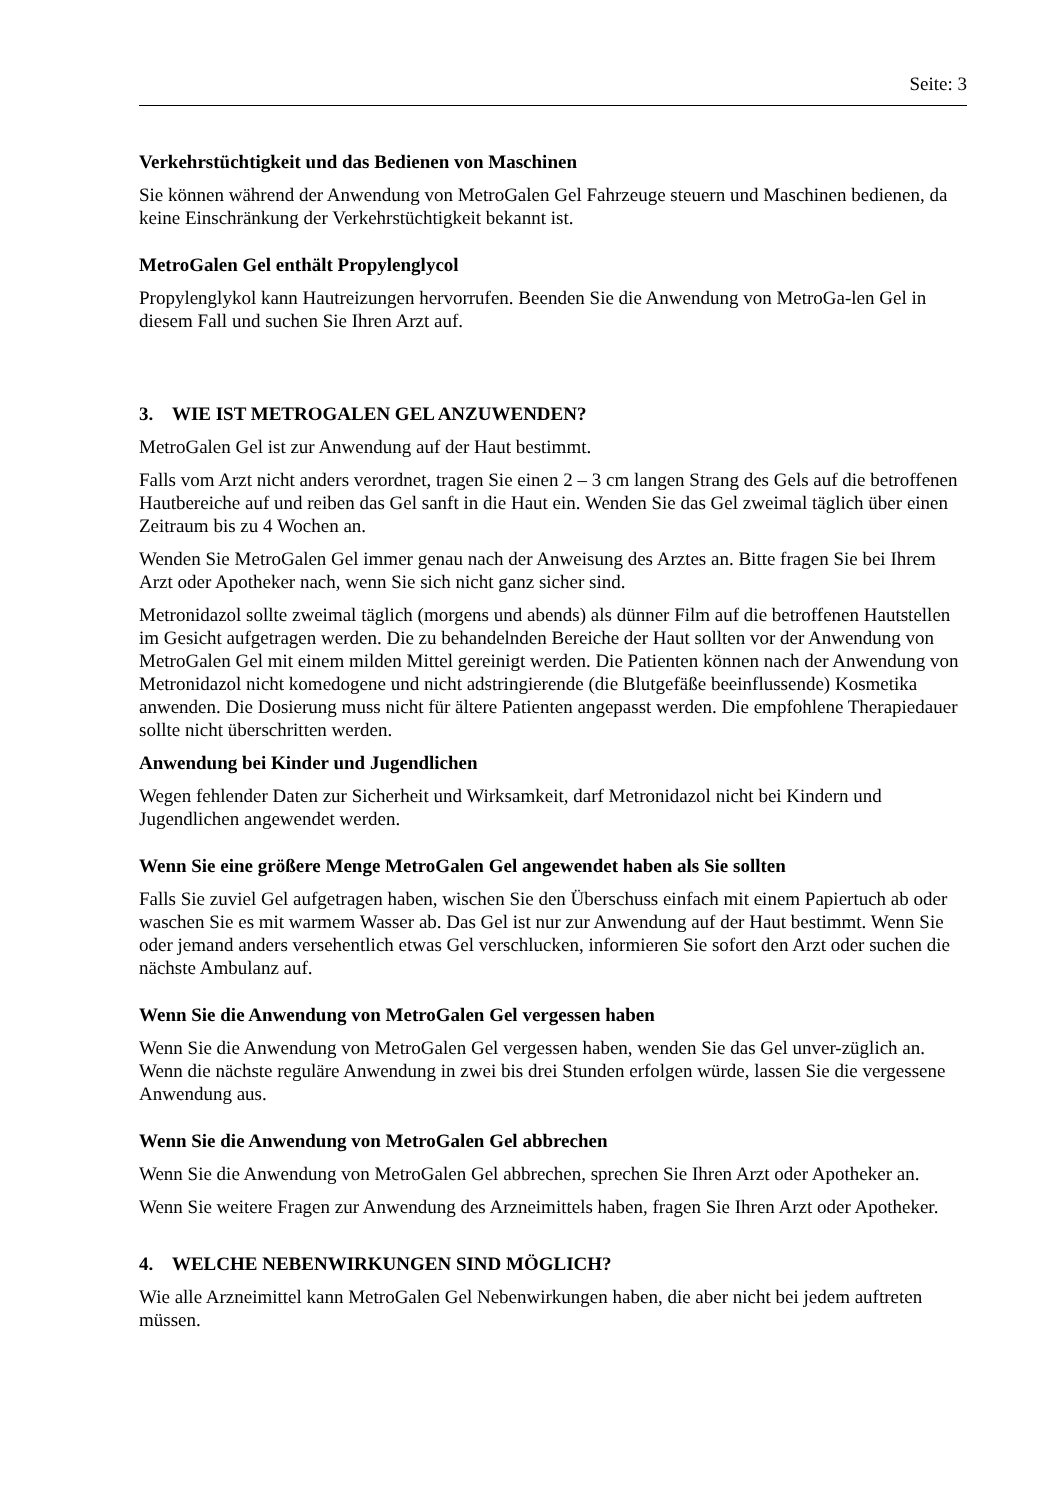Seite: 3
Verkehrstüchtigkeit und das Bedienen von Maschinen
Sie können während der Anwendung von MetroGalen Gel Fahrzeuge steuern und Maschinen bedienen, da keine Einschränkung der Verkehrstüchtigkeit bekannt ist.
MetroGalen Gel enthält Propylenglycol
Propylenglykol kann Hautreizungen hervorrufen. Beenden Sie die Anwendung von MetroGa-len Gel in diesem Fall und suchen Sie Ihren Arzt auf.
3. WIE IST METROGALEN GEL ANZUWENDEN?
MetroGalen Gel ist zur Anwendung auf der Haut bestimmt.
Falls vom Arzt nicht anders verordnet, tragen Sie einen 2 – 3 cm langen Strang des Gels auf die betroffenen Hautbereiche auf und reiben das Gel sanft in die Haut ein. Wenden Sie das Gel zweimal täglich über einen Zeitraum bis zu 4 Wochen an.
Wenden Sie MetroGalen Gel immer genau nach der Anweisung des Arztes an. Bitte fragen Sie bei Ihrem Arzt oder Apotheker nach, wenn Sie sich nicht ganz sicher sind.
Metronidazol sollte zweimal täglich (morgens und abends) als dünner Film auf die betroffenen Hautstellen im Gesicht aufgetragen werden. Die zu behandelnden Bereiche der Haut sollten vor der Anwendung von MetroGalen Gel mit einem milden Mittel gereinigt werden. Die Patienten können nach der Anwendung von Metronidazol nicht komedogene und nicht adstringierende (die Blutgefäße beeinflussende) Kosmetika anwenden. Die Dosierung muss nicht für ältere Patienten angepasst werden. Die empfohlene Therapiedauer sollte nicht überschritten werden.
Anwendung bei Kinder und Jugendlichen
Wegen fehlender Daten zur Sicherheit und Wirksamkeit, darf Metronidazol nicht bei Kindern und Jugendlichen angewendet werden.
Wenn Sie eine größere Menge MetroGalen Gel angewendet haben als Sie sollten
Falls Sie zuviel Gel aufgetragen haben, wischen Sie den Überschuss einfach mit einem Papiertuch ab oder waschen Sie es mit warmem Wasser ab. Das Gel ist nur zur Anwendung auf der Haut bestimmt. Wenn Sie oder jemand anders versehentlich etwas Gel verschlucken, informieren Sie sofort den Arzt oder suchen die nächste Ambulanz auf.
Wenn Sie die Anwendung von MetroGalen Gel vergessen haben
Wenn Sie die Anwendung von MetroGalen Gel vergessen haben, wenden Sie das Gel unver-züglich an. Wenn die nächste reguläre Anwendung in zwei bis drei Stunden erfolgen würde, lassen Sie die vergessene Anwendung aus.
Wenn Sie die Anwendung von MetroGalen Gel abbrechen
Wenn Sie die Anwendung von MetroGalen Gel abbrechen, sprechen Sie Ihren Arzt oder Apotheker an.
Wenn Sie weitere Fragen zur Anwendung des Arzneimittels haben, fragen Sie Ihren Arzt oder Apotheker.
4. WELCHE NEBENWIRKUNGEN SIND MÖGLICH?
Wie alle Arzneimittel kann MetroGalen Gel Nebenwirkungen haben, die aber nicht bei jedem auftreten müssen.